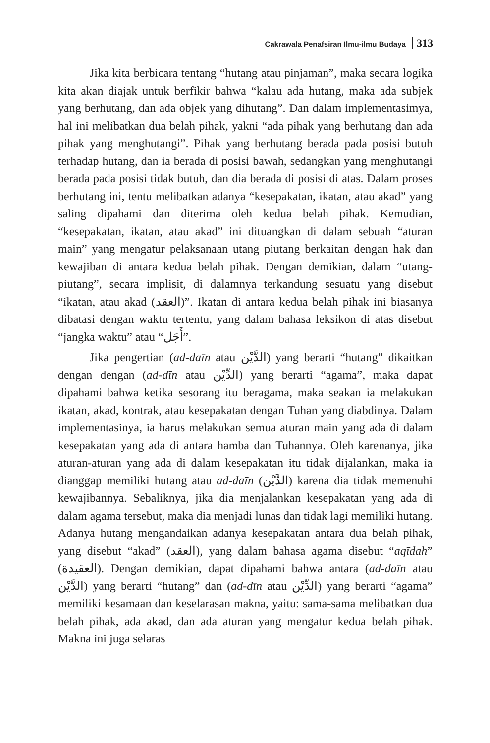Cakrawala Penafsiran Ilmu-ilmu Budaya 313
Jika kita berbicara tentang “hutang atau pinjaman”, maka secara logika kita akan diajak untuk berfikir bahwa “kalau ada hutang, maka ada subjek yang berhutang, dan ada objek yang dihutang”. Dan dalam implementasimya, hal ini melibatkan dua belah pihak, yakni “ada pihak yang berhutang dan ada pihak yang menghutangi”. Pihak yang berhutang berada pada posisi butuh terhadap hutang, dan ia berada di posisi bawah, sedangkan yang menghutangi berada pada posisi tidak butuh, dan dia berada di posisi di atas. Dalam proses berhutang ini, tentu melibatkan adanya “kesepakatan, ikatan, atau akad” yang saling dipahami dan diterima oleh kedua belah pihak. Kemudian, “kesepakatan, ikatan, atau akad” ini dituangkan di dalam sebuah “aturan main” yang mengatur pelaksanaan utang piutang berkaitan dengan hak dan kewajiban di antara kedua belah pihak. Dengan demikian, dalam “utang-piutang”, secara implisit, di dalamnya terkandung sesuatu yang disebut “ikatan, atau akad (العقد)”. Ikatan di antara kedua belah pihak ini biasanya dibatasi dengan waktu tertentu, yang dalam bahasa leksikon di atas disebut “jangka waktu” atau “أَجَل”.
Jika pengertian (ad-daīn atau الدَّيْن) yang berarti “hutang” dikaitkan dengan dengan (ad-dīn atau الدِّيْن) yang berarti “agama”, maka dapat dipahami bahwa ketika sesorang itu beragama, maka seakan ia melakukan ikatan, akad, kontrak, atau kesepakatan dengan Tuhan yang diabdinya. Dalam implementasinya, ia harus melakukan semua aturan main yang ada di dalam kesepakatan yang ada di antara hamba dan Tuhannya. Oleh karenanya, jika aturan-aturan yang ada di dalam kesepakatan itu tidak dijalankan, maka ia dianggap memiliki hutang atau ad-daīn (الدَّيْن) karena dia tidak memenuhi kewajibannya. Sebaliknya, jika dia menjalankan kesepakatan yang ada di dalam agama tersebut, maka dia menjadi lunas dan tidak lagi memiliki hutang. Adanya hutang mengandaikan adanya kesepakatan antara dua belah pihak, yang disebut “akad” (العقد), yang dalam bahasa agama disebut “aqīdah” (العقيدة). Dengan demikian, dapat dipahami bahwa antara (ad-daīn atau الدَّيْن) yang berarti “hutang” dan (ad-dīn atau الدِّيْن) yang berarti “agama” memiliki kesamaan dan keselarasan makna, yaitu: sama-sama melibatkan dua belah pihak, ada akad, dan ada aturan yang mengatur kedua belah pihak. Makna ini juga selaras